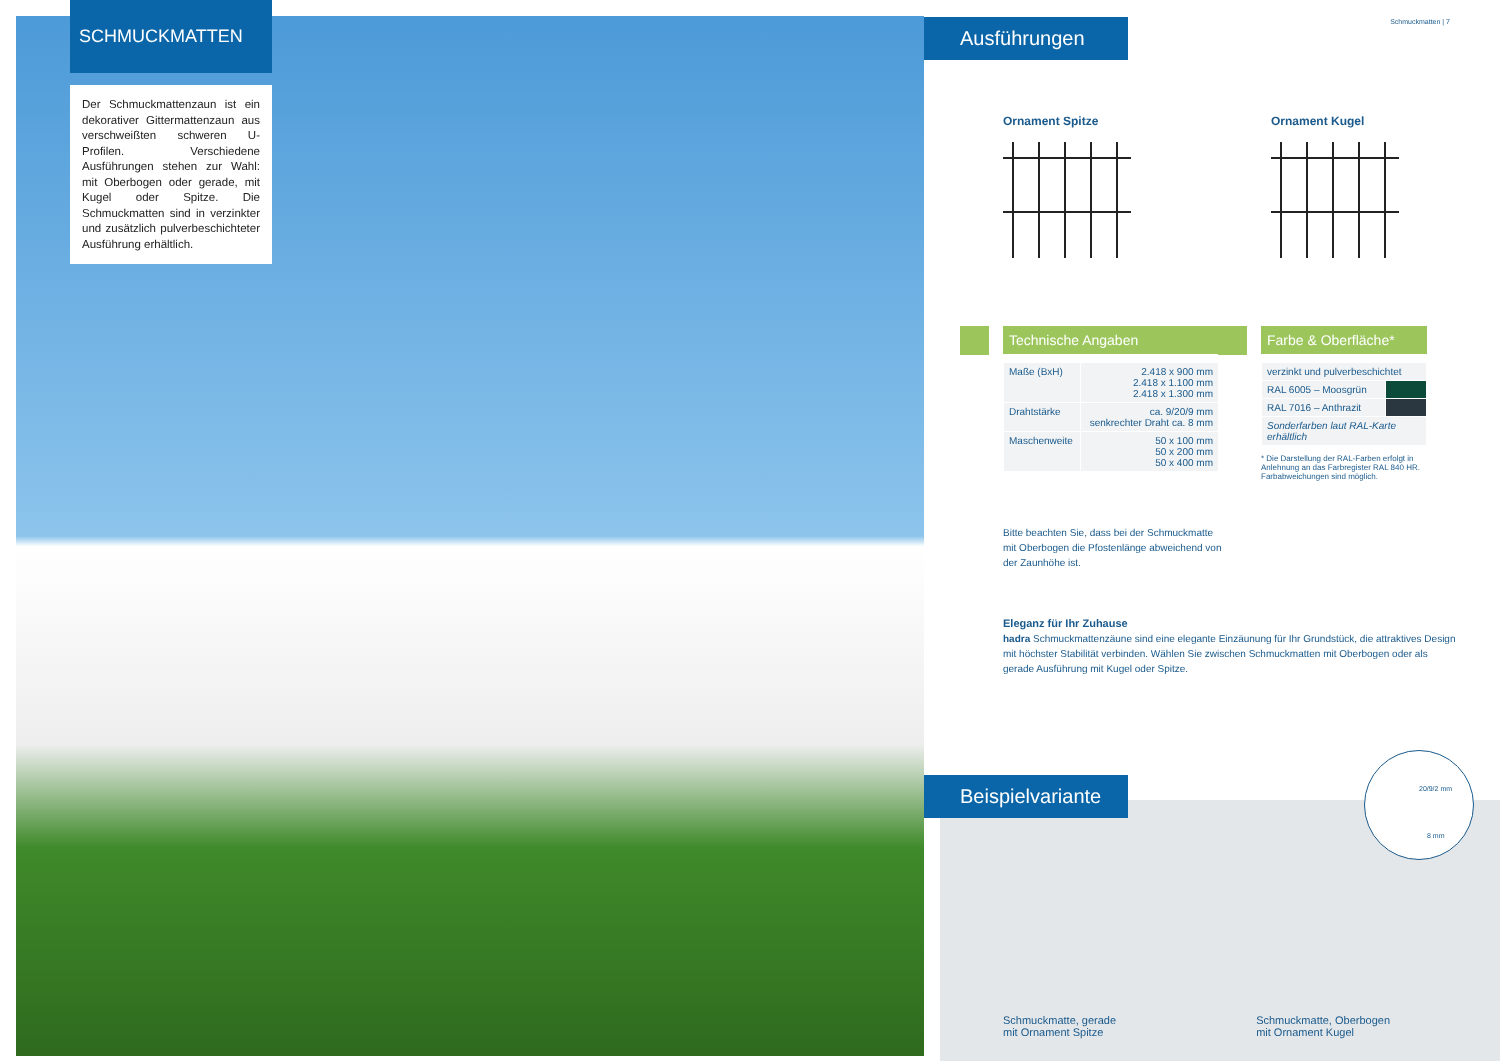SCHMUCKMATTEN
Der Schmuckmattenzaun ist ein dekorativer Gittermattenzaun aus verschweißten schweren U-Profilen. Verschiedene Ausführungen stehen zur Wahl: mit Oberbogen oder gerade, mit Kugel oder Spitze. Die Schmuckmatten sind in verzinkter und zusätzlich pulverbeschichteter Ausführung erhältlich.
Schmuckmatten | 7
Ausführungen
Ornament Spitze Ornament Kugel
Technische Angaben
| Maße (BxH) | 2.418 x 900 mm 2.418 x 1.100 mm 2.418 x 1.300 mm |
| Drahtstärke | ca. 9/20/9 mm senkrechter Draht ca. 8 mm |
| Maschenweite | 50 x 100 mm 50 x 200 mm 50 x 400 mm |
Farbe & Oberfläche*
| verzinkt und pulverbeschichtet | |
| RAL 6005 – Moosgrün | |
| RAL 7016 – Anthrazit | |
| Sonderfarben laut RAL-Karte erhältlich | |
* Die Darstellung der RAL-Farben erfolgt in Anlehnung an das Farbregister RAL 840 HR. Farbabweichungen sind möglich.
Bitte beachten Sie, dass bei der Schmuckmatte mit Oberbogen die Pfostenlänge abweichend von der Zaunhöhe ist.
Eleganz für Ihr Zuhause
hadra Schmuckmattenzäune sind eine elegante Einzäunung für Ihr Grundstück, die attraktives Design mit höchster Stabilität verbinden. Wählen Sie zwischen Schmuckmatten mit Oberbogen oder als gerade Ausführung mit Kugel oder Spitze.
Beispielvariante
20/9/2 mm
8 mm
Schmuckmatte, gerade
mit Ornament Spitze
Schmuckmatte, Oberbogen
mit Ornament Kugel